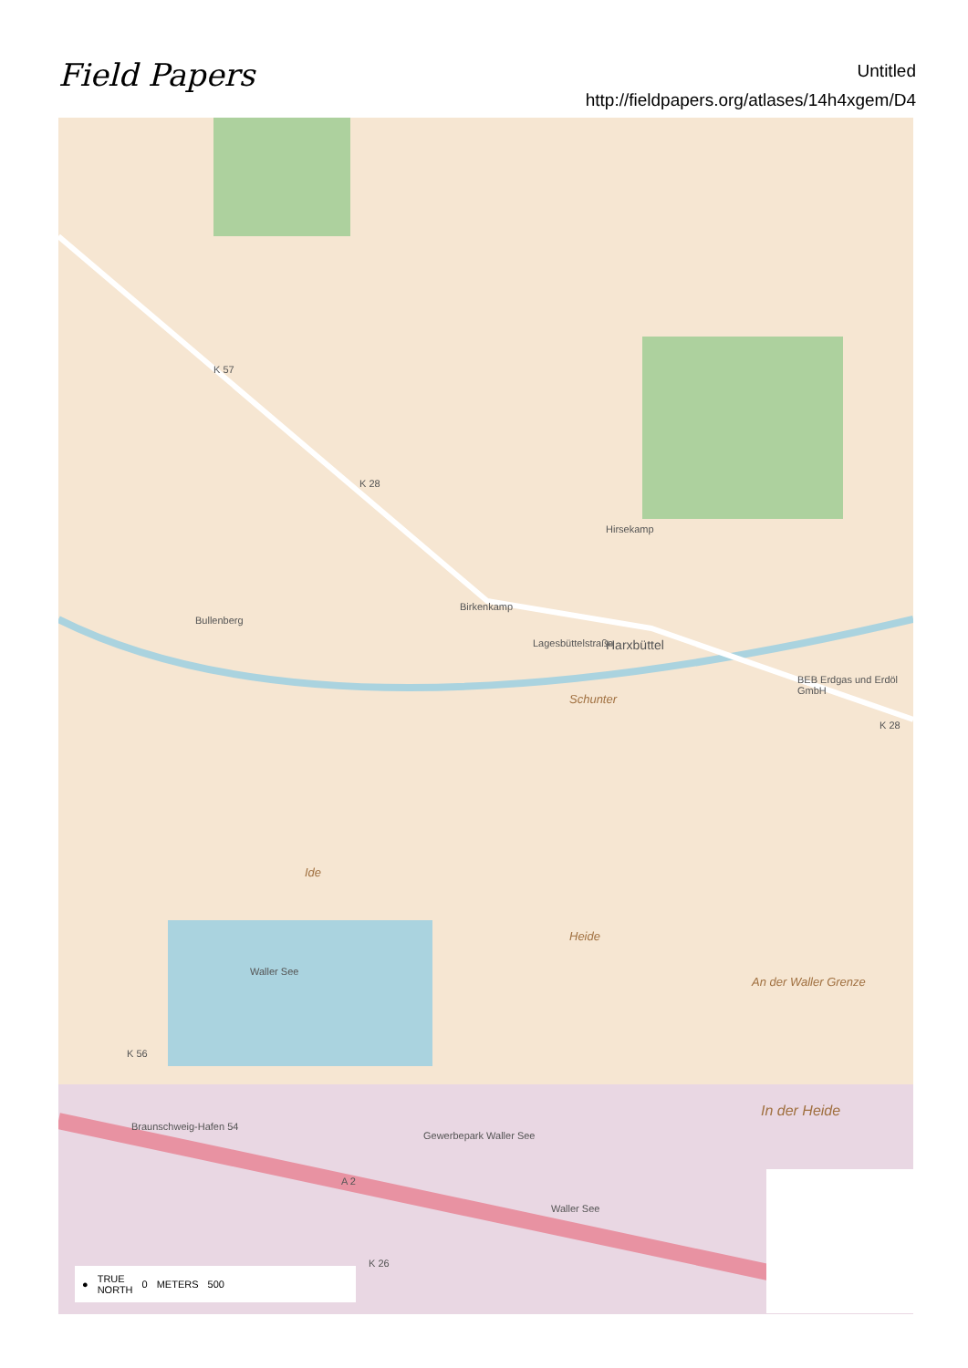Field Papers
Untitled
http://fieldpapers.org/atlases/14h4xgem/D4
K 57
K 28
Birkenkamp
Bullenberg
Hirsekamp
Lagesbüttelstraße Harxbüttel
Schunter
BEB Erdgas und Erdöl GmbH
K 28
Ide
Heide
Waller See
An der Waller Grenze
In der Heide
Gewerbepark Waller See
Braunschweig-Hafen 54
K 56
A 2
Waller See
K 26
● TRUE
NORTH 0 METERS 500